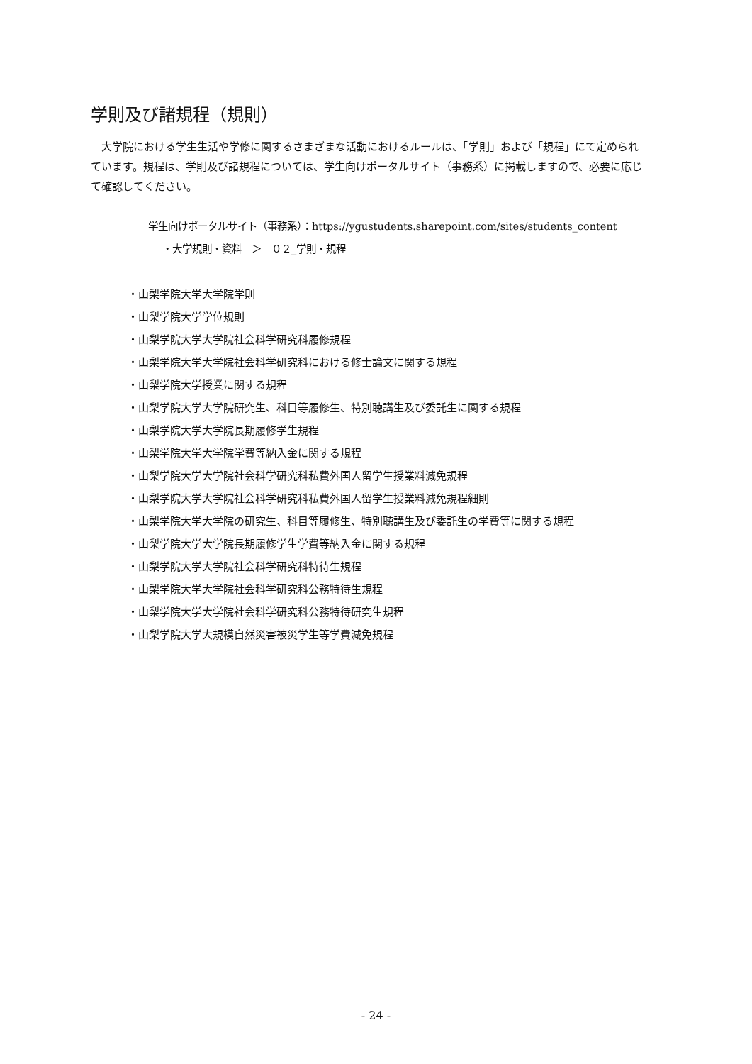学則及び諸規程（規則）
大学院における学生生活や学修に関するさまざまな活動におけるルールは、「学則」および「規程」にて定められています。規程は、学則及び諸規程については、学生向けポータルサイト（事務系）に掲載しますので、必要に応じて確認してください。
学生向けポータルサイト（事務系）：https://ygustudents.sharepoint.com/sites/students_content
・大学規則・資料　＞　０２_学則・規程
・山梨学院大学大学院学則
・山梨学院大学学位規則
・山梨学院大学大学院社会科学研究科履修規程
・山梨学院大学大学院社会科学研究科における修士論文に関する規程
・山梨学院大学授業に関する規程
・山梨学院大学大学院研究生、科目等履修生、特別聴講生及び委託生に関する規程
・山梨学院大学大学院長期履修学生規程
・山梨学院大学大学院学費等納入金に関する規程
・山梨学院大学大学院社会科学研究科私費外国人留学生授業料減免規程
・山梨学院大学大学院社会科学研究科私費外国人留学生授業料減免規程細則
・山梨学院大学大学院の研究生、科目等履修生、特別聴講生及び委託生の学費等に関する規程
・山梨学院大学大学院長期履修学生学費等納入金に関する規程
・山梨学院大学大学院社会科学研究科特待生規程
・山梨学院大学大学院社会科学研究科公務特待生規程
・山梨学院大学大学院社会科学研究科公務特待研究生規程
・山梨学院大学大規模自然災害被災学生等学費減免規程
- 24 -